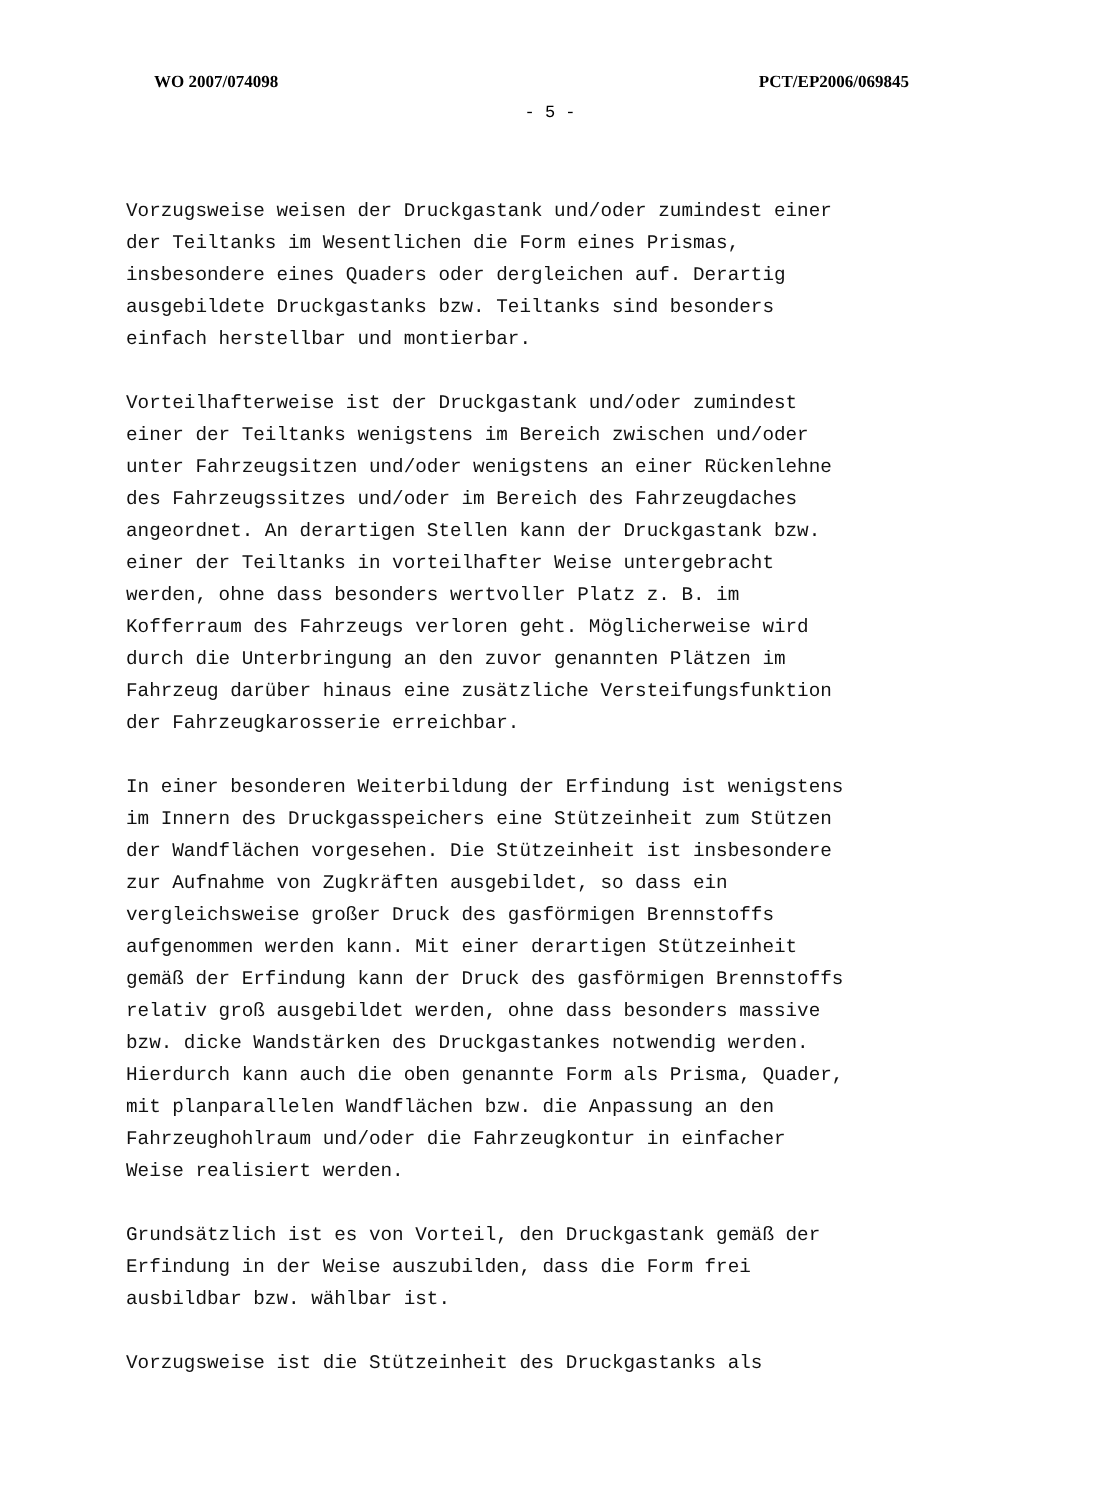WO 2007/074098 PCT/EP2006/069845
- 5 -
Vorzugsweise weisen der Druckgastank und/oder zumindest einer der Teiltanks im Wesentlichen die Form eines Prismas, insbesondere eines Quaders oder dergleichen auf. Derartig ausgebildete Druckgastanks bzw. Teiltanks sind besonders einfach herstellbar und montierbar.
Vorteilhafterweise ist der Druckgastank und/oder zumindest einer der Teiltanks wenigstens im Bereich zwischen und/oder unter Fahrzeugsitzen und/oder wenigstens an einer Rückenlehne des Fahrzeugssitzes und/oder im Bereich des Fahrzeugdaches angeordnet. An derartigen Stellen kann der Druckgastank bzw. einer der Teiltanks in vorteilhafter Weise untergebracht werden, ohne dass besonders wertvoller Platz z. B. im Kofferraum des Fahrzeugs verloren geht. Möglicherweise wird durch die Unterbringung an den zuvor genannten Plätzen im Fahrzeug darüber hinaus eine zusätzliche Versteifungsfunktion der Fahrzeugkarosserie erreichbar.
In einer besonderen Weiterbildung der Erfindung ist wenigstens im Innern des Druckgasspeichers eine Stützeinheit zum Stützen der Wandflächen vorgesehen. Die Stützeinheit ist insbesondere zur Aufnahme von Zugkräften ausgebildet, so dass ein vergleichsweise großer Druck des gasförmigen Brennstoffs aufgenommen werden kann. Mit einer derartigen Stützeinheit gemäß der Erfindung kann der Druck des gasförmigen Brennstoffs relativ groß ausgebildet werden, ohne dass besonders massive bzw. dicke Wandstärken des Druckgastankes notwendig werden. Hierdurch kann auch die oben genannte Form als Prisma, Quader, mit planparallelen Wandflächen bzw. die Anpassung an den Fahrzeughohlraum und/oder die Fahrzeugkontur in einfacher Weise realisiert werden.
Grundsätzlich ist es von Vorteil, den Druckgastank gemäß der Erfindung in der Weise auszubilden, dass die Form frei ausbildbar bzw. wählbar ist.
Vorzugsweise ist die Stützeinheit des Druckgastanks als